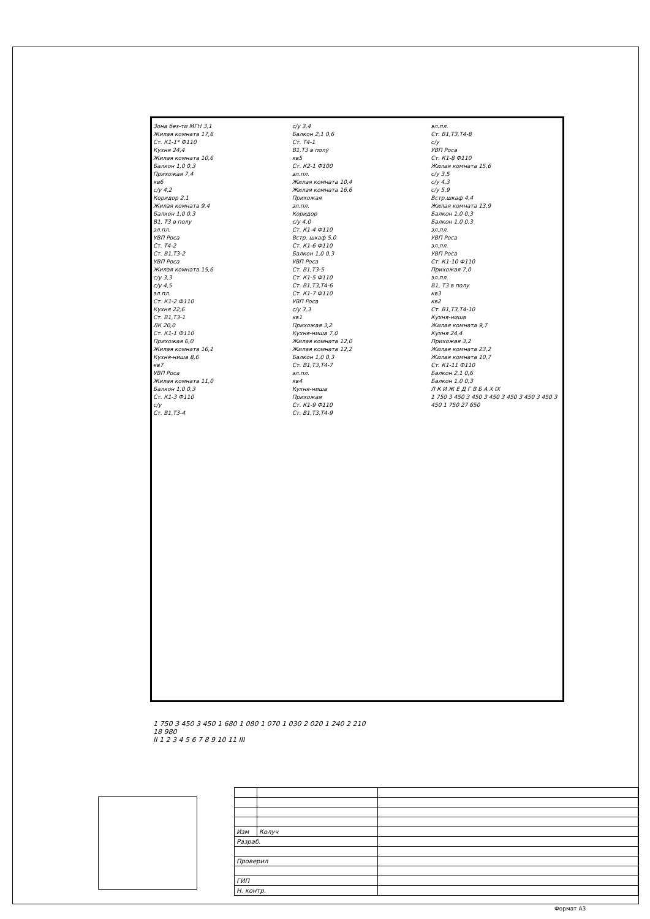Зона без-ти МГН 3,1
Жилая комната 17,6
Ст. К1-1* Ф110
Кухня 24,4
Жилая комната 10,6
Балкон 1,0 0,3
Прихожая 7,4
кв6
с/у 4,2
Коридор 2,1
Жилая комната 9,4
Балкон 1,0 0,3
В1, Т3 в полу
эл.пл.
УВП Роса
Ст. Т4-2
Ст. В1,Т3-2
УВП Роса
Жилая комната 15,6
с/у 3,3
с/у 4,5
эл.пл.
Ст. К1-2 Ф110
Кухня 22,6
Ст. В1,Т3-1
ЛК 20,0
Ст. К1-1 Ф110
Прихожая 6,0
Жилая комната 16,1
Кухня-ниша 8,6
кв7
УВП Роса
Жилая комната 11,0
Балкон 1,0 0,3
Ст. К1-3 Ф110
с/у
Ст. В1,Т3-4
с/у 3,4
Балкон 2,1 0,6
Ст. Т4-1
В1,Т3 в полу
кв5
Ст. К2-1 Ф100
эл.пл.
Жилая комната 10,4
Жилая комната 16,6
Прихожая
эл.пл.
Коридор
с/у 4,0
Ст. К1-4 Ф110
Встр. шкаф 5,0
Ст. К1-6 Ф110
Балкон 1,0 0,3
УВП Роса
Ст. В1,Т3-5
Ст. К1-5 Ф110
Ст. В1,Т3,Т4-6
Ст. К1-7 Ф110
УВП Роса
с/у 3,3
кв1
Прихожая 3,2
Кухня-ниша 7,0
Жилая комната 12,0
Жилая комната 12,2
Балкон 1,0 0,3
Ст. В1,Т3,Т4-7
эл.пл.
кв4
Кухня-ниша
Прихожая
Ст. К1-9 Ф110
Ст. В1,Т3,Т4-9
эл.пл.
Ст. В1,Т3,Т4-8
с/у
УВП Роса
Ст. К1-8 Ф110
Жилая комната 15,6
с/у 3,5
с/у 4,3
с/у 5,9
Встр.шкаф 4,4
Жилая комната 13,9
Балкон 1,0 0,3
Балкон 1,0 0,3
эл.пл.
УВП Роса
эл.пл.
УВП Роса
Ст. К1-10 Ф110
Прихожая 7,0
эл.пл.
В1, Т3 в полу
кв3
кв2
Ст. В1,Т3,Т4-10
Кухня-ниша
Жилая комната 9,7
Кухня 24,4
Прихожая 3,2
Жилая комната 23,2
Жилая комната 10,7
Ст. К1-11 Ф110
Балкон 2,1 0,6
Балкон 1,0 0,3
Л К И Ж Е Д Г В Б А Х IX
1 750 3 450 3 450 3 450 3 450 3 450 3 450 3 450 1 750 27 650
1 750 3 450 3 450 1 680 1 080 1 070 1 030 2 020 1 240 2 210
18 980
II 1 2 3 4 5 6 7 8 9 10 11 III
| Изм | Колуч | |
| Разраб. | | |
| Проверил | | |
| ГИП | | |
| Н. контр. | | |
Формат А3